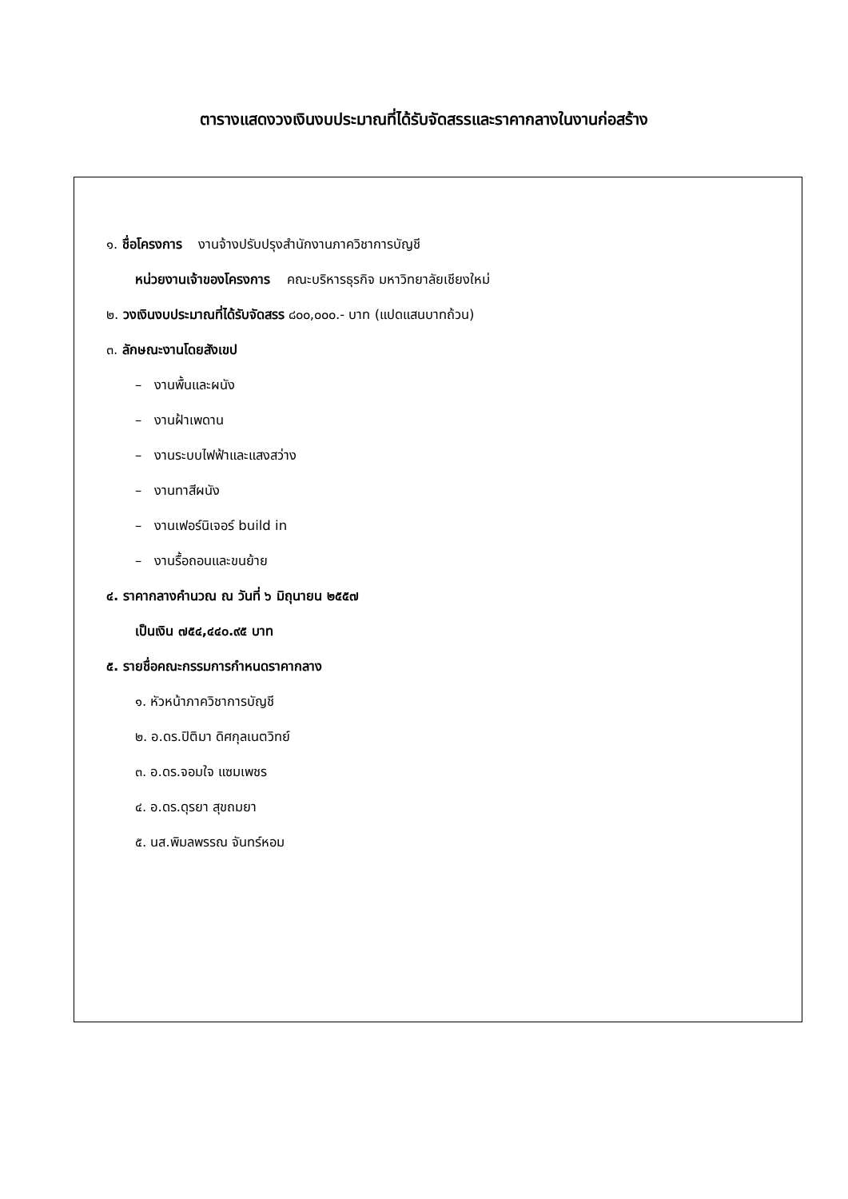ตารางแสดงวงเงินงบประมาณที่ได้รับจัดสรรและราคากลางในงานก่อสร้าง
๑. ชื่อโครงการ งานจ้างปรับปรุงสำนักงานภาควิชาการบัญชี
หน่วยงานเจ้าของโครงการ คณะบริหารธุรกิจ มหาวิทยาลัยเชียงใหม่
๒. วงเงินงบประมาณที่ได้รับจัดสรร ๘๐๐,๐๐๐.- บาท (แปดแสนบาทถ้วน)
๓. ลักษณะงานโดยสังเขป
– งานพื้นและผนัง
– งานฝ้าเพดาน
– งานระบบไฟฟ้าและแสงสว่าง
– งานทาสีผนัง
– งานเฟอร์นิเจอร์ build in
– งานรื้อถอนและขนย้าย
๔. ราคากลางคำนวณ ณ วันที่ ๖ มิถุนายน ๒๕๕๗
เป็นเงิน ๗๕๔,๔๔๐.๙๕ บาท
๕. รายชื่อคณะกรรมการกำหนดราคากลาง
๑. หัวหน้าภาควิชาการบัญชี
๒. อ.ดร.ปิติมา ดิศกุลเนตวิทย์
๓. อ.ดร.จอมใจ แซมเพชร
๔. อ.ดร.ดุรยา สุขถมยา
๕. นส.พิมลพรรณ จันทร์หอม